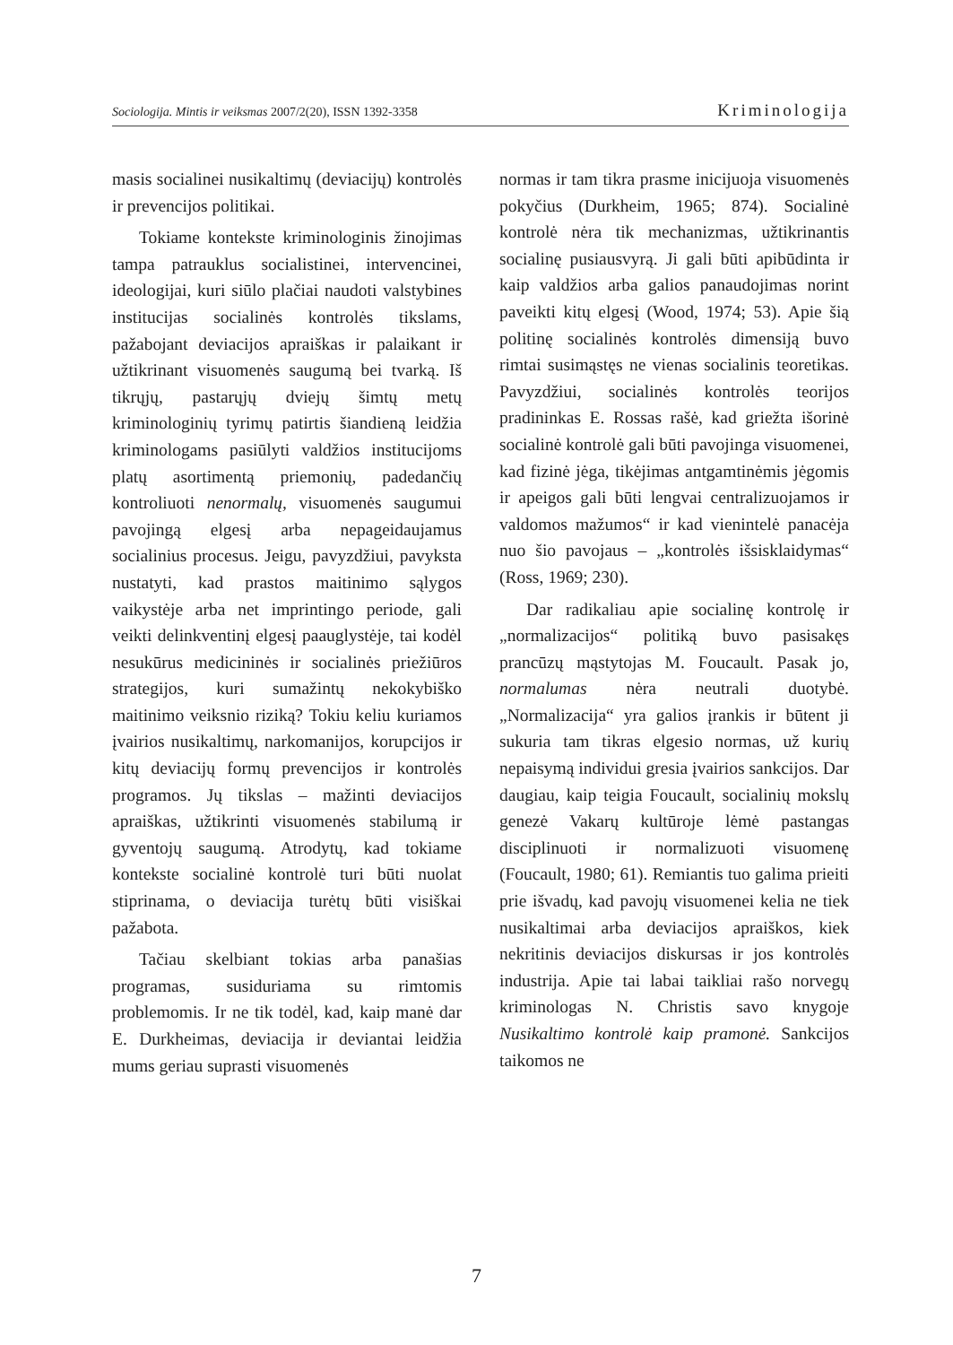Sociologija. Mintis ir veiksmas 2007/2(20), ISSN 1392-3358 Kriminologija
masis socialinei nusikaltimų (deviacijų) kontrolės ir prevencijos politikai.
Tokiame kontekste kriminologinis žinojimas tampa patrauklus socialistinei, intervencinei, ideologijai, kuri siūlo plačiai naudoti valstybines institucijas socialinės kontrolės tikslams, pažabojant deviacijos apraiškas ir palaikant ir užtikrinant visuomenės saugumą bei tvarką. Iš tikrųjų, pastarųjų dviejų šimtų metų kriminologinių tyrimų patirtis šiandieną leidžia kriminologams pasiūlyti valdžios institucijoms platų asortimentą priemonių, padedančių kontroliuoti nenormalų, visuomenės saugumui pavojingą elgesį arba nepageidaujamus socialinius procesus. Jeigu, pavyzdžiui, pavyksta nustatyti, kad prastos maitinimo sąlygos vaikystėje arba net imprintingo periode, gali veikti delinkventinį elgesį paauglystėje, tai kodėl nesukūrus medicininės ir socialinės priežiūros strategijos, kuri sumažintų nekokybiško maitinimo veiksnio riziką? Tokiu keliu kuriamos įvairios nusikaltimų, narkomanijos, korupcijos ir kitų deviacijų formų prevencijos ir kontrolės programos. Jų tikslas – mažinti deviacijos apraiškas, užtikrinti visuomenės stabilumą ir gyventojų saugumą. Atrodytų, kad tokiame kontekste socialinė kontrolė turi būti nuolat stiprinama, o deviacija turėtų būti visiškai pažabota.
Tačiau skelbiant tokias arba panašias programas, susiduriama su rimtomis problemomis. Ir ne tik todėl, kad, kaip manė dar E. Durkheimas, deviacija ir deviantai leidžia mums geriau suprasti visuomenės
normas ir tam tikra prasme inicijuoja visuomenės pokyčius (Durkheim, 1965; 874). Socialinė kontrolė nėra tik mechanizmas, užtikrinantis socialinę pusiausvyrą. Ji gali būti apibūdinta ir kaip valdžios arba galios panaudojimas norint paveikti kitų elgesį (Wood, 1974; 53). Apie šią politinę socialinės kontrolės dimensiją buvo rimtai susimąstęs ne vienas socialinis teoretikas. Pavyzdžiui, socialinės kontrolės teorijos pradininkas E. Rossas rašė, kad griežta išorinė socialinė kontrolė gali būti pavojinga visuomenei, kad fizinė jėga, tikėjimas antgamtinėmis jėgomis ir apeigos gali būti lengvai centralizuojamos ir valdomos mažumos“ ir kad vienintelė panacėja nuo šio pavojaus – „kontrolės išsisklaidymas“ (Ross, 1969; 230).
Dar radikaliau apie socialinę kontrolę ir „normalizacijos“ politiką buvo pasisakęs prancūzų mąstytojas M. Foucault. Pasak jo, normalumas nėra neutrali duotybė. „Normalizacija“ yra galios įrankis ir būtent ji sukuria tam tikras elgesio normas, už kurių nepaisymą individui gresia įvairios sankcijos. Dar daugiau, kaip teigia Foucault, socialinių mokslų genezė Vakarų kultūroje lėmė pastangas disciplinuoti ir normalizuoti visuomenę (Foucault, 1980; 61). Remiantis tuo galima prieiti prie išvadų, kad pavojų visuomenei kelia ne tiek nusikaltimai arba deviacijos apraiškos, kiek nekritinis deviacijos diskursas ir jos kontrolės industrija. Apie tai labai taikliai rašo norvegų kriminologas N. Christis savo knygoje Nusikaltimo kontrolė kaip pramonė. Sankcijos taikomos ne
7